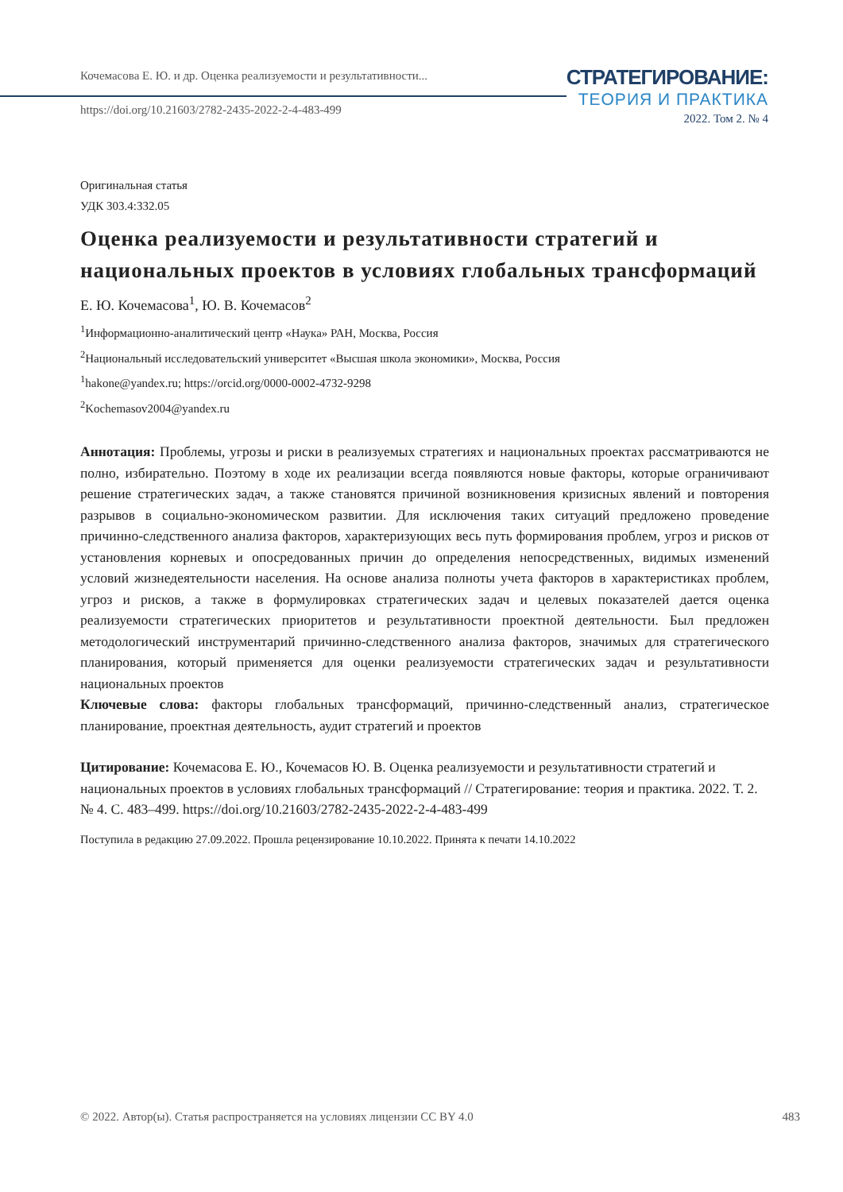Кочемасова Е. Ю. и др. Оценка реализуемости и результативности...
https://doi.org/10.21603/2782-2435-2022-2-4-483-499
СТРАТЕГИРОВАНИЕ:
ТЕОРИЯ И ПРАКТИКА
2022. Том 2. № 4
Оригинальная статья
УДК 303.4:332.05
Оценка реализуемости и результативности стратегий и национальных проектов в условиях глобальных трансформаций
Е. Ю. Кочемасова<sup>1</sup>, Ю. В. Кочемасов<sup>2</sup>
<sup>1</sup> Информационно-аналитический центр «Наука» РАН, Москва, Россия
<sup>2</sup> Национальный исследовательский университет «Высшая школа экономики», Москва, Россия
<sup>1</sup> hakone@yandex.ru; https://orcid.org/0000-0002-4732-9298
<sup>2</sup> Kochemasov2004@yandex.ru
Аннотация: Проблемы, угрозы и риски в реализуемых стратегиях и национальных проектах рассматриваются не полно, избирательно. Поэтому в ходе их реализации всегда появляются новые факторы, которые ограничивают решение стратегических задач, а также становятся причиной возникновения кризисных явлений и повторения разрывов в социально-экономическом развитии. Для исключения таких ситуаций предложено проведение причинно-следственного анализа факторов, характеризующих весь путь формирования проблем, угроз и рисков от установления корневых и опосредованных причин до определения непосредственных, видимых изменений условий жизнедеятельности населения. На основе анализа полноты учета факторов в характеристиках проблем, угроз и рисков, а также в формулировках стратегических задач и целевых показателей дается оценка реализуемости стратегических приоритетов и результативности проектной деятельности. Был предложен методологический инструментарий причинно-следственного анализа факторов, значимых для стратегического планирования, который применяется для оценки реализуемости стратегических задач и результативности национальных проектов
Ключевые слова: факторы глобальных трансформаций, причинно-следственный анализ, стратегическое планирование, проектная деятельность, аудит стратегий и проектов
Цитирование: Кочемасова Е. Ю., Кочемасов Ю. В. Оценка реализуемости и результативности стратегий и национальных проектов в условиях глобальных трансформаций // Стратегирование: теория и практика. 2022. Т. 2. № 4. С. 483–499. https://doi.org/10.21603/2782-2435-2022-2-4-483-499
Поступила в редакцию 27.09.2022. Прошла рецензирование 10.10.2022. Принята к печати 14.10.2022
© 2022. Автор(ы). Статья распространяется на условиях лицензии CC BY 4.0 483